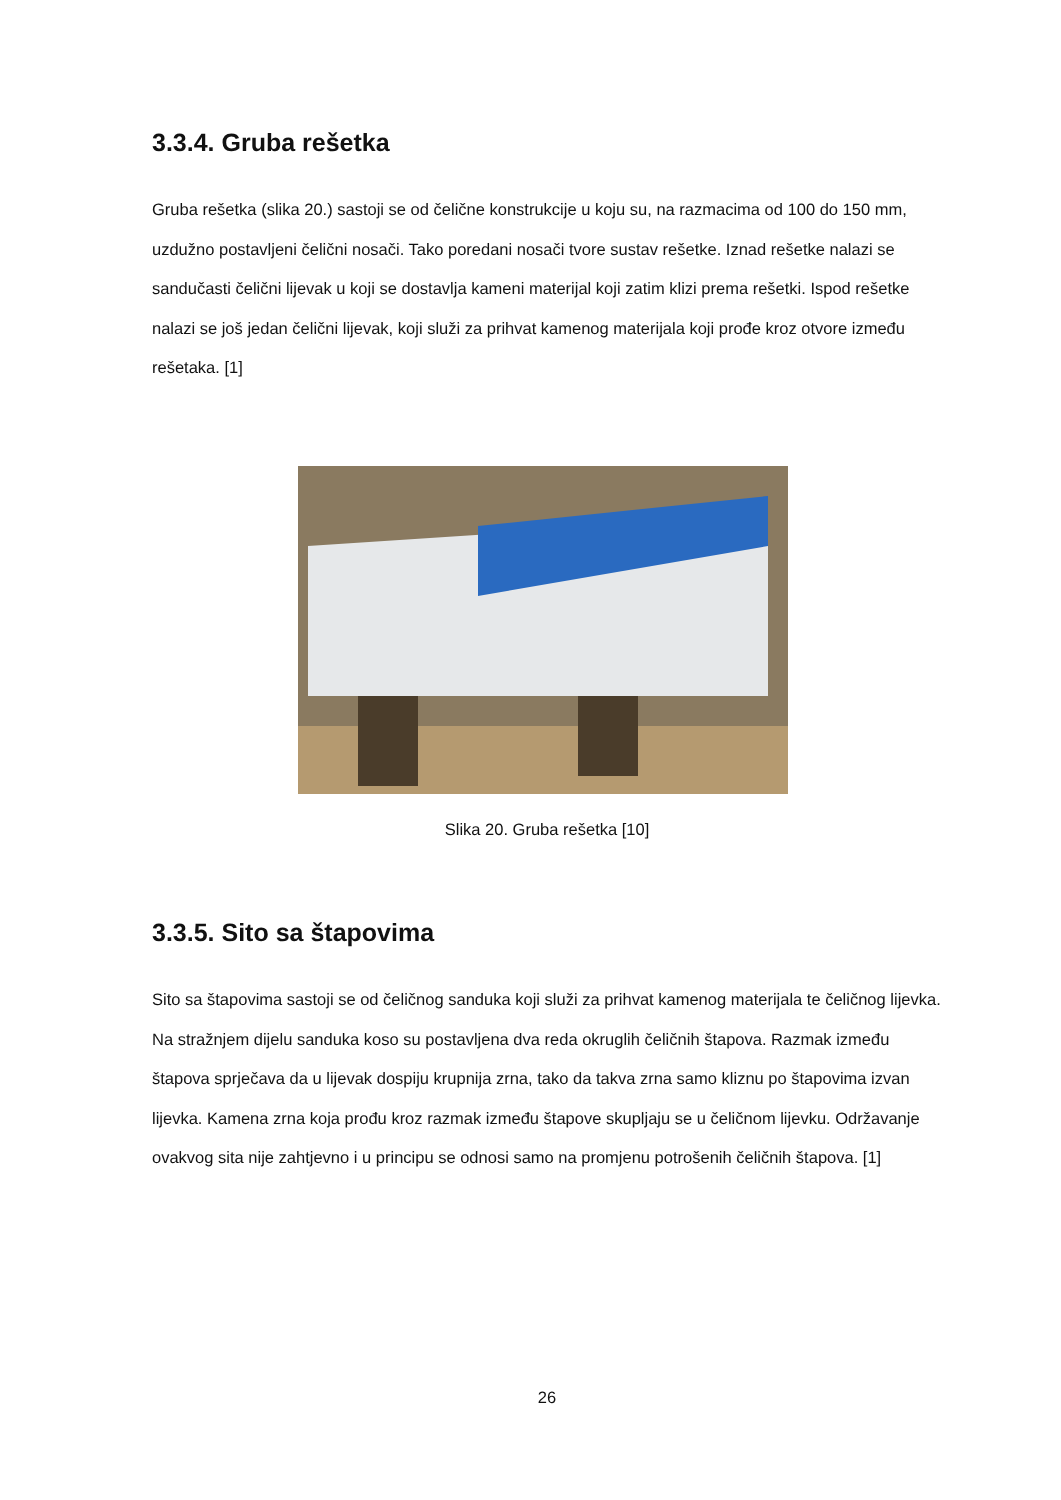3.3.4. Gruba rešetka
Gruba rešetka (slika 20.) sastoji se od čelične konstrukcije u koju su, na razmacima od 100 do 150 mm, uzdužno postavljeni čelični nosači. Tako poredani nosači tvore sustav rešetke. Iznad rešetke nalazi se sandučasti čelični lijevak u koji se dostavlja kameni materijal koji zatim klizi prema rešetki. Ispod rešetke nalazi se još jedan čelični lijevak, koji služi za prihvat kamenog materijala koji prođe kroz otvore između rešetaka. [1]
Slika 20. Gruba rešetka [10]
3.3.5. Sito sa štapovima
Sito sa štapovima sastoji se od čeličnog sanduka koji služi za prihvat kamenog materijala te čeličnog lijevka. Na stražnjem dijelu sanduka koso su postavljena dva reda okruglih čeličnih štapova. Razmak između štapova sprječava da u lijevak dospiju krupnija zrna, tako da takva zrna samo kliznu po štapovima izvan lijevka. Kamena zrna koja prođu kroz razmak između štapove skupljaju se u čeličnom lijevku. Održavanje ovakvog sita nije zahtjevno i u principu se odnosi samo na promjenu potrošenih čeličnih štapova. [1]
26